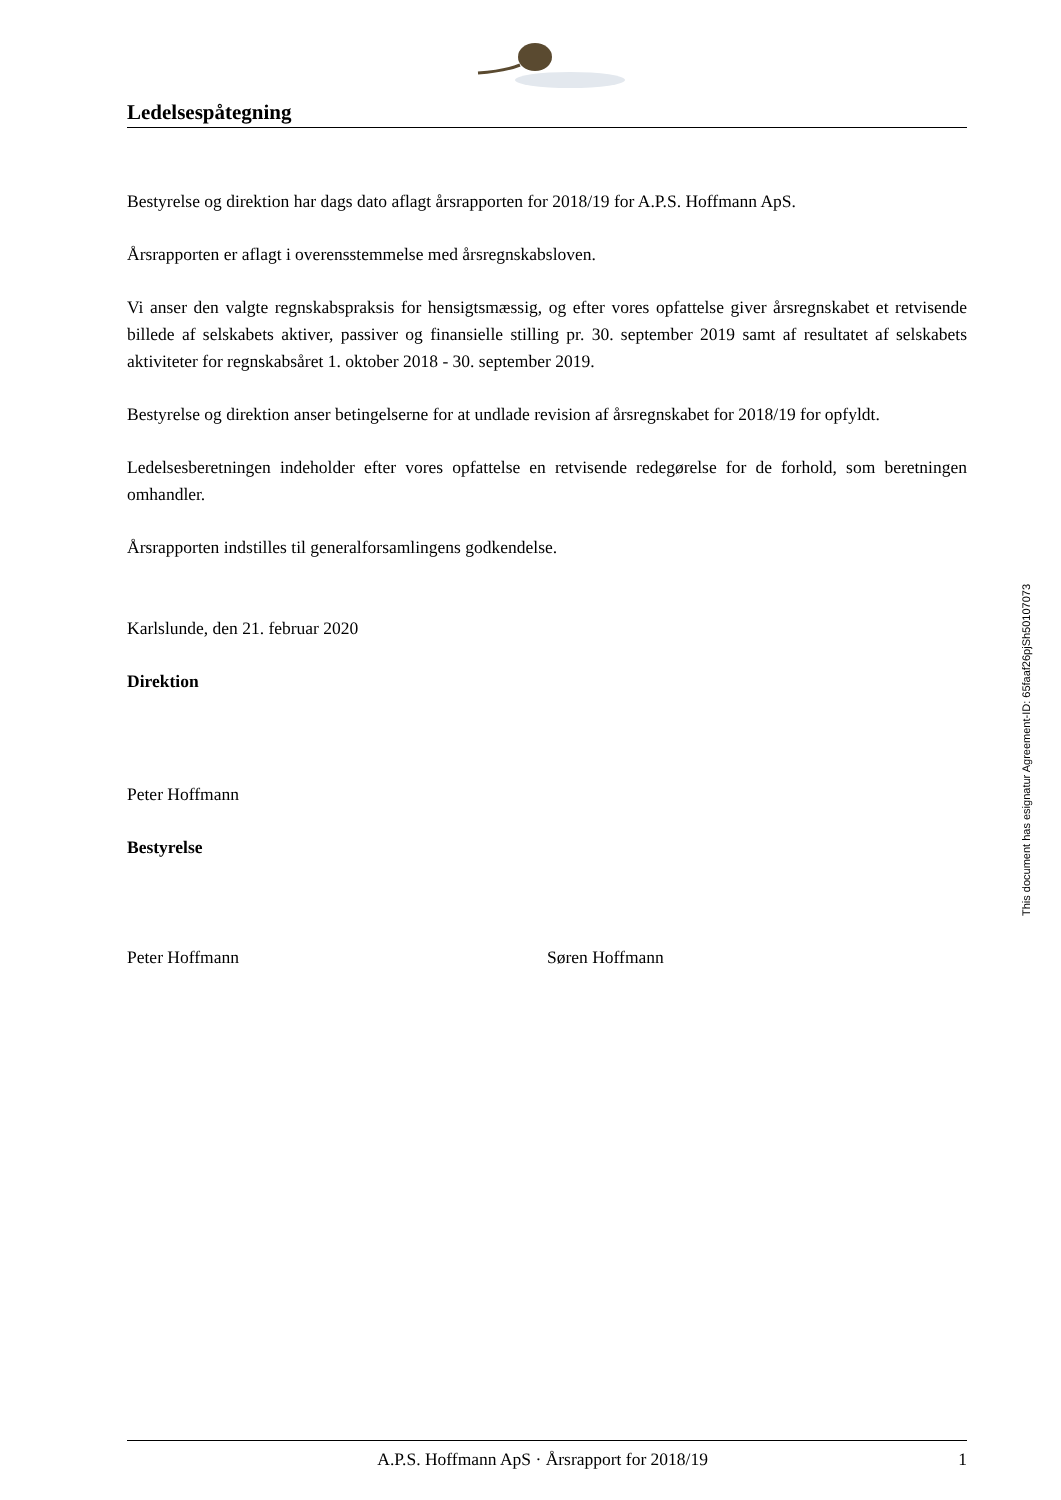Ledelsespåtegning
Bestyrelse og direktion har dags dato aflagt årsrapporten for 2018/19 for A.P.S. Hoffmann ApS.
Årsrapporten er aflagt i overensstemmelse med årsregnskabsloven.
Vi anser den valgte regnskabspraksis for hensigtsmæssig, og efter vores opfattelse giver årsregnskabet et retvisende billede af selskabets aktiver, passiver og finansielle stilling pr. 30. september 2019 samt af resultatet af selskabets aktiviteter for regnskabsåret 1. oktober 2018 - 30. september 2019.
Bestyrelse og direktion anser betingelserne for at undlade revision af årsregnskabet for 2018/19 for opfyldt.
Ledelsesberetningen indeholder efter vores opfattelse en retvisende redegørelse for de forhold, som beretningen omhandler.
Årsrapporten indstilles til generalforsamlingens godkendelse.
Karlslunde, den 21. februar 2020
Direktion
Peter Hoffmann
Bestyrelse
Peter Hoffmann Søren Hoffmann
This document has esignatur Agreement-ID: 65faaf26pjSh50107073
A.P.S. Hoffmann ApS · Årsrapport for 2018/19 1